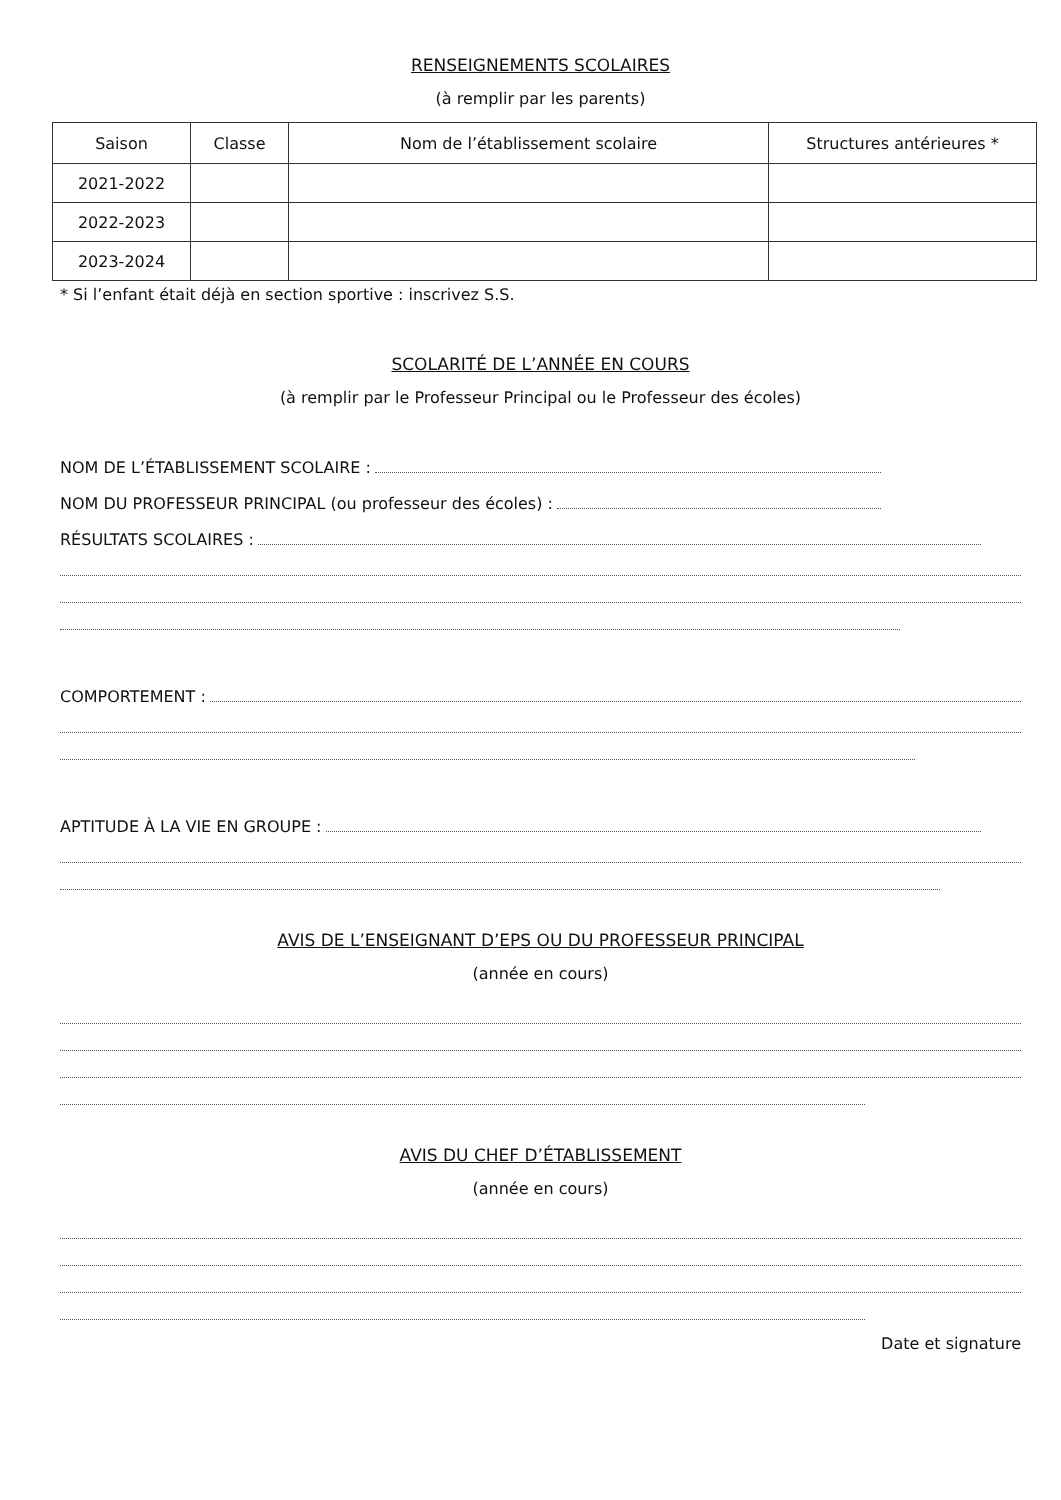RENSEIGNEMENTS SCOLAIRES
(à remplir par les parents)
| Saison | Classe | Nom de l’établissement scolaire | Structures antérieures * |
| --- | --- | --- | --- |
| 2021-2022 | | | |
| 2022-2023 | | | |
| 2023-2024 | | | |
* Si l’enfant était déjà en section sportive : inscrivez S.S.
SCOLARITÉ DE L’ANNÉE EN COURS
(à remplir par le Professeur Principal ou le Professeur des écoles)
NOM DE L’ÉTABLISSEMENT SCOLAIRE :
NOM DU PROFESSEUR PRINCIPAL (ou professeur des écoles) :
RÉSULTATS SCOLAIRES :
COMPORTEMENT :
APTITUDE À LA VIE EN GROUPE :
AVIS DE L’ENSEIGNANT D’EPS OU DU PROFESSEUR PRINCIPAL
(année en cours)
AVIS DU CHEF D’ÉTABLISSEMENT
(année en cours)
Date et signature